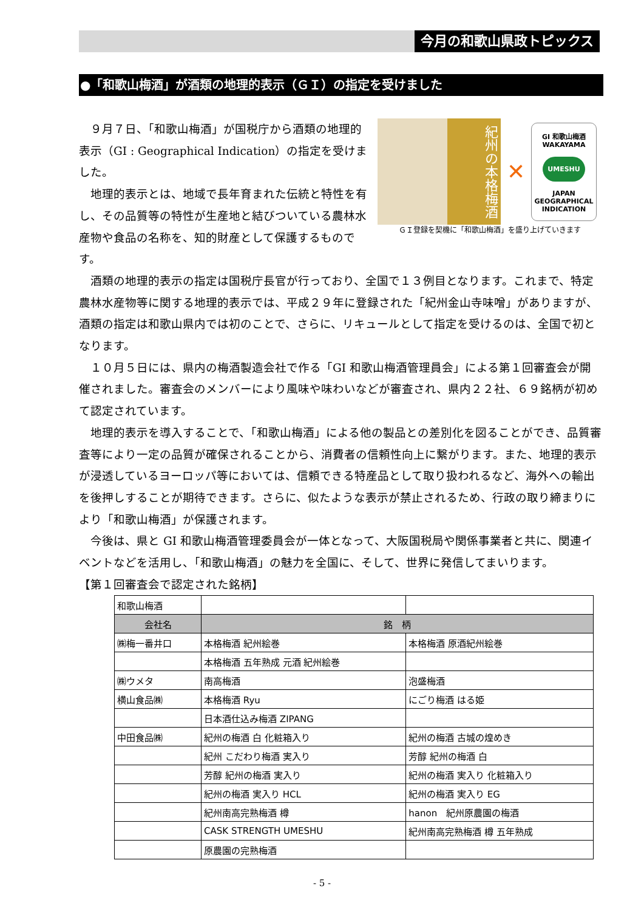今月の和歌山県政トピックス
●「和歌山梅酒」が酒類の地理的表示（ＧＩ）の指定を受けました
紀州の本格梅酒
✕
GI 和歌山梅酒
WAKAYAMA
UMESHU
JAPAN
GEOGRAPHICAL
INDICATION
ＧＩ登録を契機に「和歌山梅酒」を盛り上げていきます
　９月７日、「和歌山梅酒」が国税庁から酒類の地理的表示（GI : Geographical Indication）の指定を受けました。
　地理的表示とは、地域で長年育まれた伝統と特性を有し、その品質等の特性が生産地と結びついている農林水産物や食品の名称を、知的財産として保護するものです。
　酒類の地理的表示の指定は国税庁長官が行っており、全国で１３例目となります。これまで、特定農林水産物等に関する地理的表示では、平成２９年に登録された「紀州金山寺味噌」がありますが、酒類の指定は和歌山県内では初のことで、さらに、リキュールとして指定を受けるのは、全国で初となります。
　１０月５日には、県内の梅酒製造会社で作る「GI 和歌山梅酒管理員会」による第１回審査会が開催されました。審査会のメンバーにより風味や味わいなどが審査され、県内２２社、６９銘柄が初めて認定されています。
　地理的表示を導入することで、「和歌山梅酒」による他の製品との差別化を図ることができ、品質審査等により一定の品質が確保されることから、消費者の信頼性向上に繋がります。また、地理的表示が浸透しているヨーロッパ等においては、信頼できる特産品として取り扱われるなど、海外への輸出を後押しすることが期待できます。さらに、似たような表示が禁止されるため、行政の取り締まりにより「和歌山梅酒」が保護されます。
　今後は、県と GI 和歌山梅酒管理委員会が一体となって、大阪国税局や関係事業者と共に、関連イベントなどを活用し、「和歌山梅酒」の魅力を全国に、そして、世界に発信してまいります。
【第１回審査会で認定された銘柄】
| 和歌山梅酒 | | |
| 会社名 | 銘 柄 | |
| ㈱梅一番井口 | 本格梅酒 紀州絵巻 | 本格梅酒 原酒紀州絵巻 |
| | 本格梅酒 五年熟成 元酒 紀州絵巻 | |
| ㈱ウメタ | 南高梅酒 | 泡盛梅酒 |
| 横山食品㈱ | 本格梅酒 Ryu | にごり梅酒 はる姫 |
| | 日本酒仕込み梅酒 ZIPANG | |
| 中田食品㈱ | 紀州の梅酒 白 化粧箱入り | 紀州の梅酒 古城の煌めき |
| | 紀州 こだわり梅酒 実入り | 芳醇 紀州の梅酒 白 |
| | 芳醇 紀州の梅酒 実入り | 紀州の梅酒 実入り 化粧箱入り |
| | 紀州の梅酒 実入り HCL | 紀州の梅酒 実入り EG |
| | 紀州南高完熟梅酒 樽 | hanon 紀州原農園の梅酒 |
| | CASK STRENGTH UMESHU | 紀州南高完熟梅酒 樽 五年熟成 |
| | 原農園の完熟梅酒 | |
- 5 -